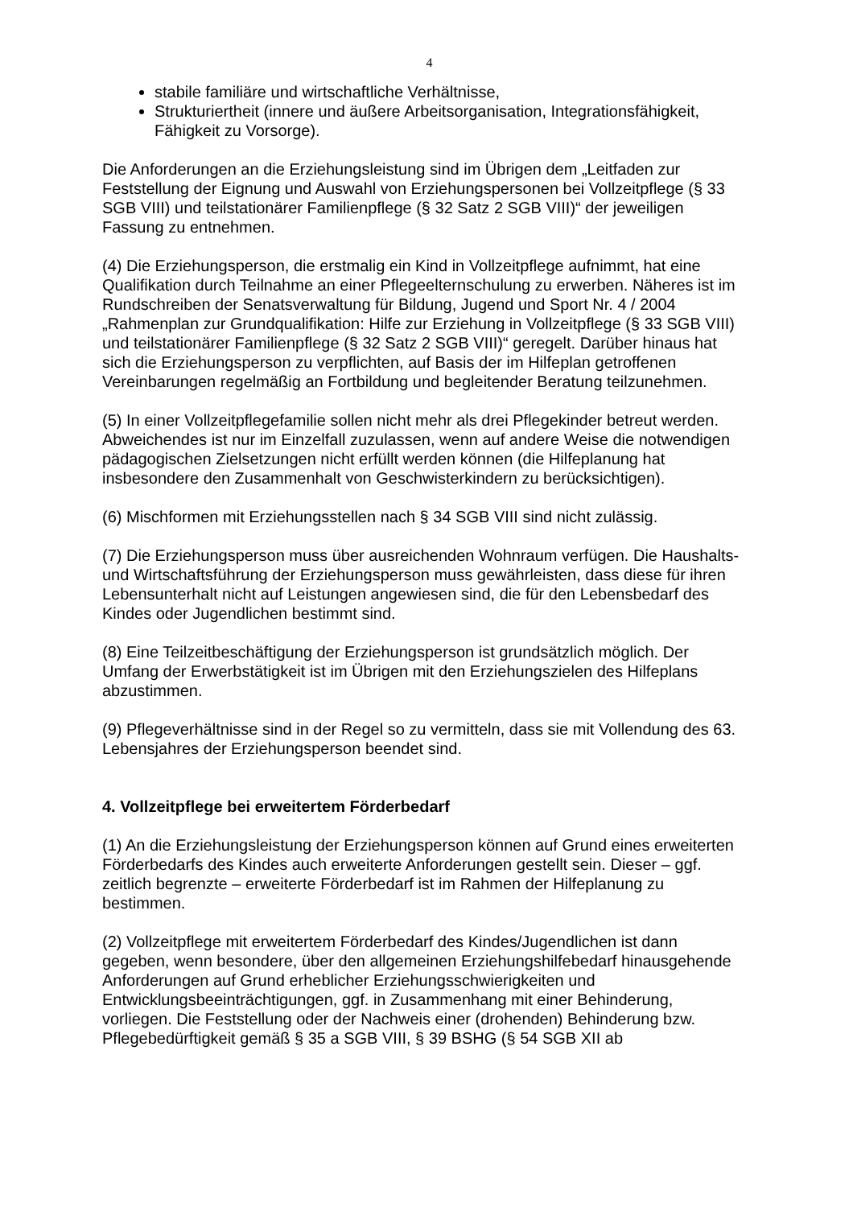4
stabile familiäre und wirtschaftliche Verhältnisse,
Strukturiertheit (innere und äußere Arbeitsorganisation, Integrationsfähigkeit, Fähigkeit zu Vorsorge).
Die Anforderungen an die Erziehungsleistung sind im Übrigen dem „Leitfaden zur Feststellung der Eignung und Auswahl von Erziehungspersonen bei Vollzeitpflege (§ 33 SGB VIII) und teilstationärer Familienpflege (§ 32 Satz 2 SGB VIII)“ der jeweiligen Fassung zu entnehmen.
(4) Die Erziehungsperson, die erstmalig ein Kind in Vollzeitpflege aufnimmt, hat eine Qualifikation durch Teilnahme an einer Pflegeelternschulung zu erwerben. Näheres ist im Rundschreiben der Senatsverwaltung für Bildung, Jugend und Sport Nr. 4 / 2004 „Rahmenplan zur Grundqualifikation: Hilfe zur Erziehung in Vollzeitpflege (§ 33 SGB VIII) und teilstationärer Familienpflege (§ 32 Satz 2 SGB VIII)“ geregelt. Darüber hinaus hat sich die Erziehungsperson zu verpflichten, auf Basis der im Hilfeplan getroffenen Vereinbarungen regelmäßig an Fortbildung und begleitender Beratung teilzunehmen.
(5) In einer Vollzeitpflegefamilie sollen nicht mehr als drei Pflegekinder betreut werden. Abweichendes ist nur im Einzelfall zuzulassen, wenn auf andere Weise die notwendigen pädagogischen Zielsetzungen nicht erfüllt werden können (die Hilfeplanung hat insbesondere den Zusammenhalt von Geschwisterkindern zu berücksichtigen).
(6) Mischformen mit Erziehungsstellen nach § 34 SGB VIII sind nicht zulässig.
(7) Die Erziehungsperson muss über ausreichenden Wohnraum verfügen. Die Haushalts- und Wirtschaftsführung der Erziehungsperson muss gewährleisten, dass diese für ihren Lebensunterhalt nicht auf Leistungen angewiesen sind, die für den Lebensbedarf des Kindes oder Jugendlichen bestimmt sind.
(8) Eine Teilzeitbeschäftigung der Erziehungsperson ist grundsätzlich möglich. Der Umfang der Erwerbstätigkeit ist im Übrigen mit den Erziehungszielen des Hilfeplans abzustimmen.
(9) Pflegeverhältnisse sind in der Regel so zu vermitteln, dass sie mit Vollendung des 63. Lebensjahres der Erziehungsperson beendet sind.
4. Vollzeitpflege bei erweitertem Förderbedarf
(1) An die Erziehungsleistung der Erziehungsperson können auf Grund eines erweiterten Förderbedarfs des Kindes auch erweiterte Anforderungen gestellt sein. Dieser – ggf. zeitlich begrenzte – erweiterte Förderbedarf ist im Rahmen der Hilfeplanung zu bestimmen.
(2) Vollzeitpflege mit erweitertem Förderbedarf des Kindes/Jugendlichen ist dann gegeben, wenn besondere, über den allgemeinen Erziehungshilfebedarf hinausgehende Anforderungen auf Grund erheblicher Erziehungsschwierigkeiten und Entwicklungsbeeinträchtigungen, ggf. in Zusammenhang mit einer Behinderung, vorliegen. Die Feststellung oder der Nachweis einer (drohenden) Behinderung bzw. Pflegebedürftigkeit gemäß § 35 a SGB VIII, § 39 BSHG (§ 54 SGB XII ab